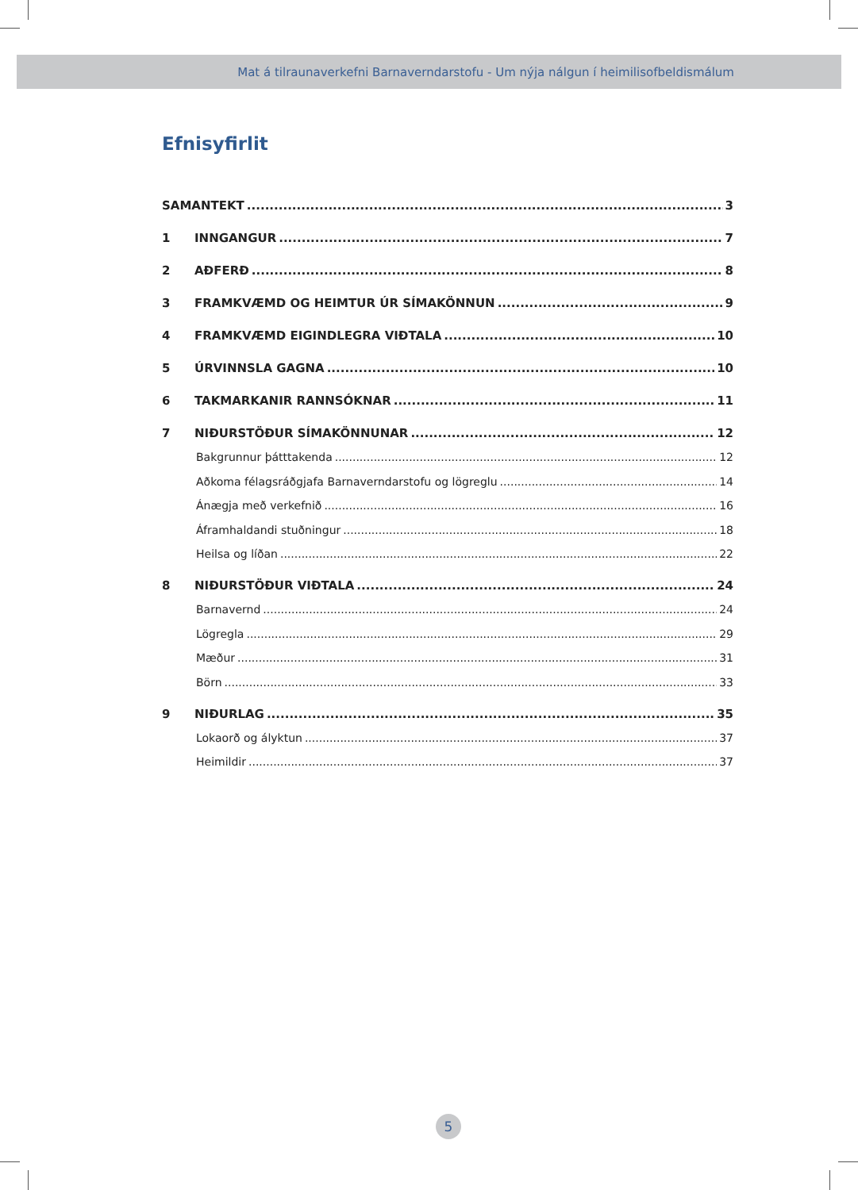Mat á tilraunaverkefni Barnaverndarstofu - Um nýja nálgun í heimilisofbeldismálum
Efnisyfirlit
SAMANTEKT 3
1 INNGANGUR 7
2 AÐFERÐ 8
3 FRAMKVÆMD OG HEIMTUR ÚR SÍMAKÖNNUN 9
4 FRAMKVÆMD EIGINDLEGRA VIÐTALA 10
5 ÚRVINNSLA GAGNA 10
6 TAKMARKANIR RANNSÓKNAR 11
7 NIÐURSTÖÐUR SÍMAKÖNNUNAR 12
Bakgrunnur þátttakenda 12
Aðkoma félagsráðgjafa Barnaverndarstofu og lögreglu 14
Ánægja með verkefnið 16
Áframhaldandi stuðningur 18
Heilsa og líðan 22
8 NIÐURSTÖÐUR VIÐTALA 24
Barnavernd 24
Lögregla 29
Mæður 31
Börn 33
9 NIÐURLAG 35
Lokaorð og ályktun 37
Heimildir 37
5